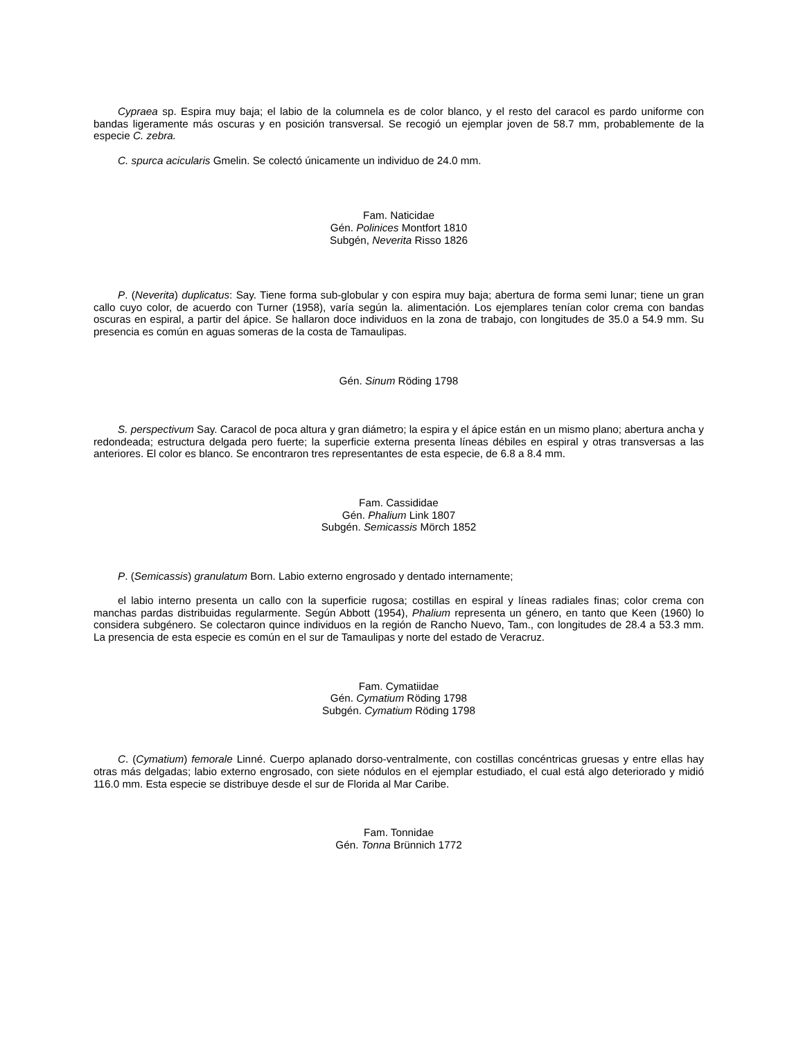Cypraea sp. Espira muy baja; el labio de la columnela es de color blanco, y el resto del caracol es pardo uniforme con bandas ligeramente más oscuras y en posición transversal. Se recogió un ejemplar joven de 58.7 mm, probablemente de la especie C. zebra.
C. spurca acicularis Gmelin. Se colectó únicamente un individuo de 24.0 mm.
Fam. Naticidae
Gén. Polinices Montfort 1810
Subgén, Neverita Risso 1826
P. (Neverita) duplicatus: Say. Tiene forma sub-globular y con espira muy baja; abertura de forma semi lunar; tiene un gran callo cuyo color, de acuerdo con Turner (1958), varía según la. alimentación. Los ejemplares tenían color crema con bandas oscuras en espiral, a partir del ápice. Se hallaron doce individuos en la zona de trabajo, con longitudes de 35.0 a 54.9 mm. Su presencia es común en aguas someras de la costa de Tamaulipas.
Gén. Sinum Röding 1798
S. perspectivum Say. Caracol de poca altura y gran diámetro; la espira y el ápice están en un mismo plano; abertura ancha y redondeada; estructura delgada pero fuerte; la superficie externa presenta líneas débiles en espiral y otras transversas a las anteriores. El color es blanco. Se encontraron tres representantes de esta especie, de 6.8 a 8.4 mm.
Fam. Cassididae
Gén. Phalium Link 1807
Subgén. Semicassis Mörch 1852
P. (Semicassis) granulatum Born. Labio externo engrosado y dentado internamente;
el labio interno presenta un callo con la superficie rugosa; costillas en espiral y líneas radiales finas; color crema con manchas pardas distribuidas regularmente. Según Abbott (1954), Phalium representa un género, en tanto que Keen (1960) lo considera subgénero. Se colectaron quince individuos en la región de Rancho Nuevo, Tam., con longitudes de 28.4 a 53.3 mm. La presencia de esta especie es común en el sur de Tamaulipas y norte del estado de Veracruz.
Fam. Cymatiidae
Gén. Cymatium Röding 1798
Subgén. Cymatium Röding 1798
C. (Cymatium) femorale Linné. Cuerpo aplanado dorso-ventralmente, con costillas concéntricas gruesas y entre ellas hay otras más delgadas; labio externo engrosado, con siete nódulos en el ejemplar estudiado, el cual está algo deteriorado y midió 116.0 mm. Esta especie se distribuye desde el sur de Florida al Mar Caribe.
Fam. Tonnidae
Gén. Tonna Brünnich 1772